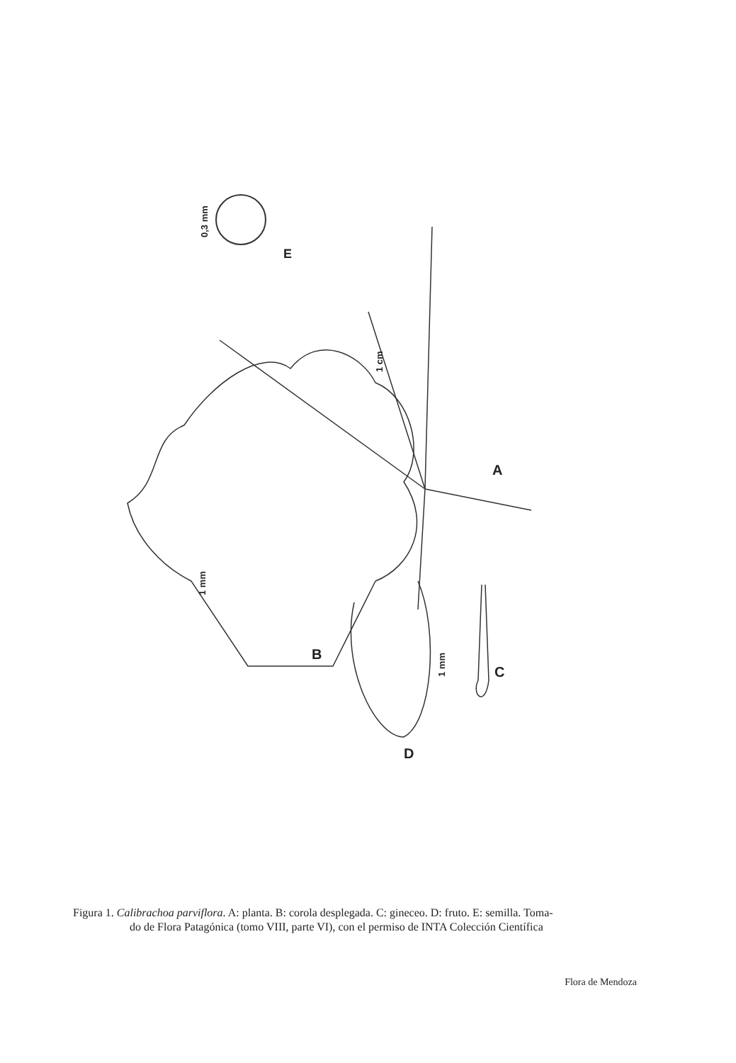E
0,3 mm
A
1 cm
B
1 mm
D
C
1 mm
Figura 1. Calibrachoa parviflora. A: planta. B: corola desplegada. C: gineceo. D: fruto. E: semilla. Toma-
do de Flora Patagónica (tomo VIII, parte VI), con el permiso de INTA Colección Científica
Flora de Mendoza